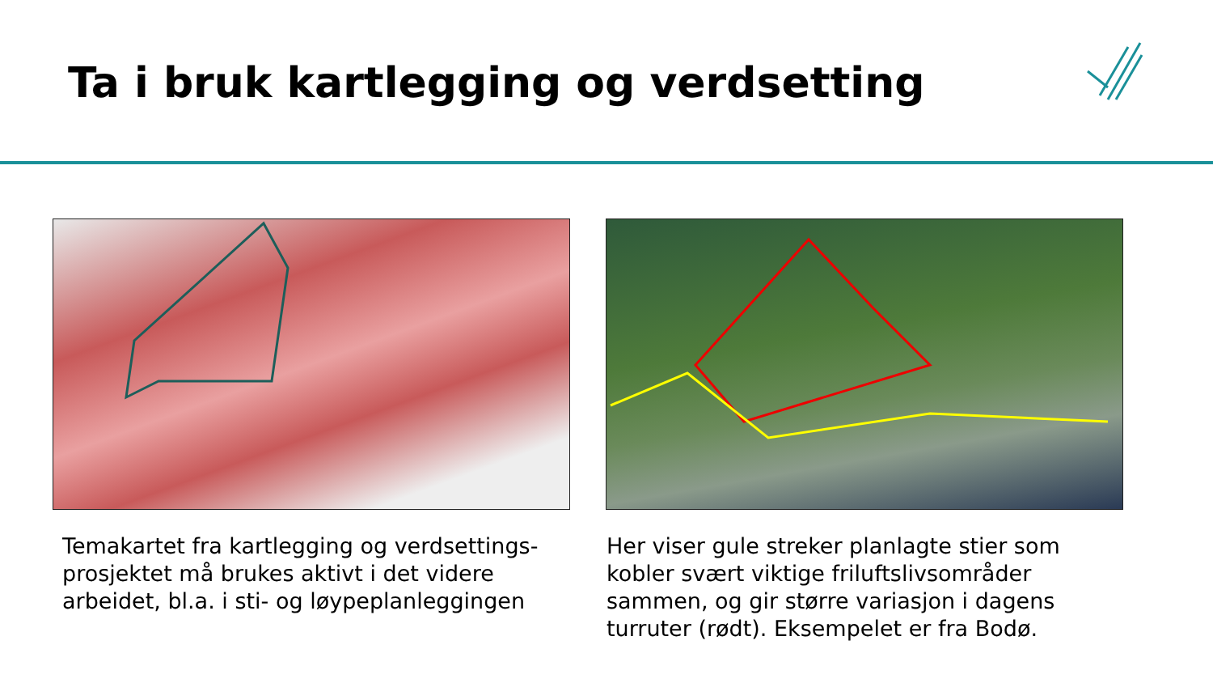Ta i bruk kartlegging og verdsetting
Temakartet fra kartlegging og verdsettings-prosjektet må brukes aktivt i det videre arbeidet, bl.a. i sti- og løypeplanleggingen
Her viser gule streker planlagte stier som kobler svært viktige friluftslivsområder sammen, og gir større variasjon i dagens turruter (rødt). Eksempelet er fra Bodø.